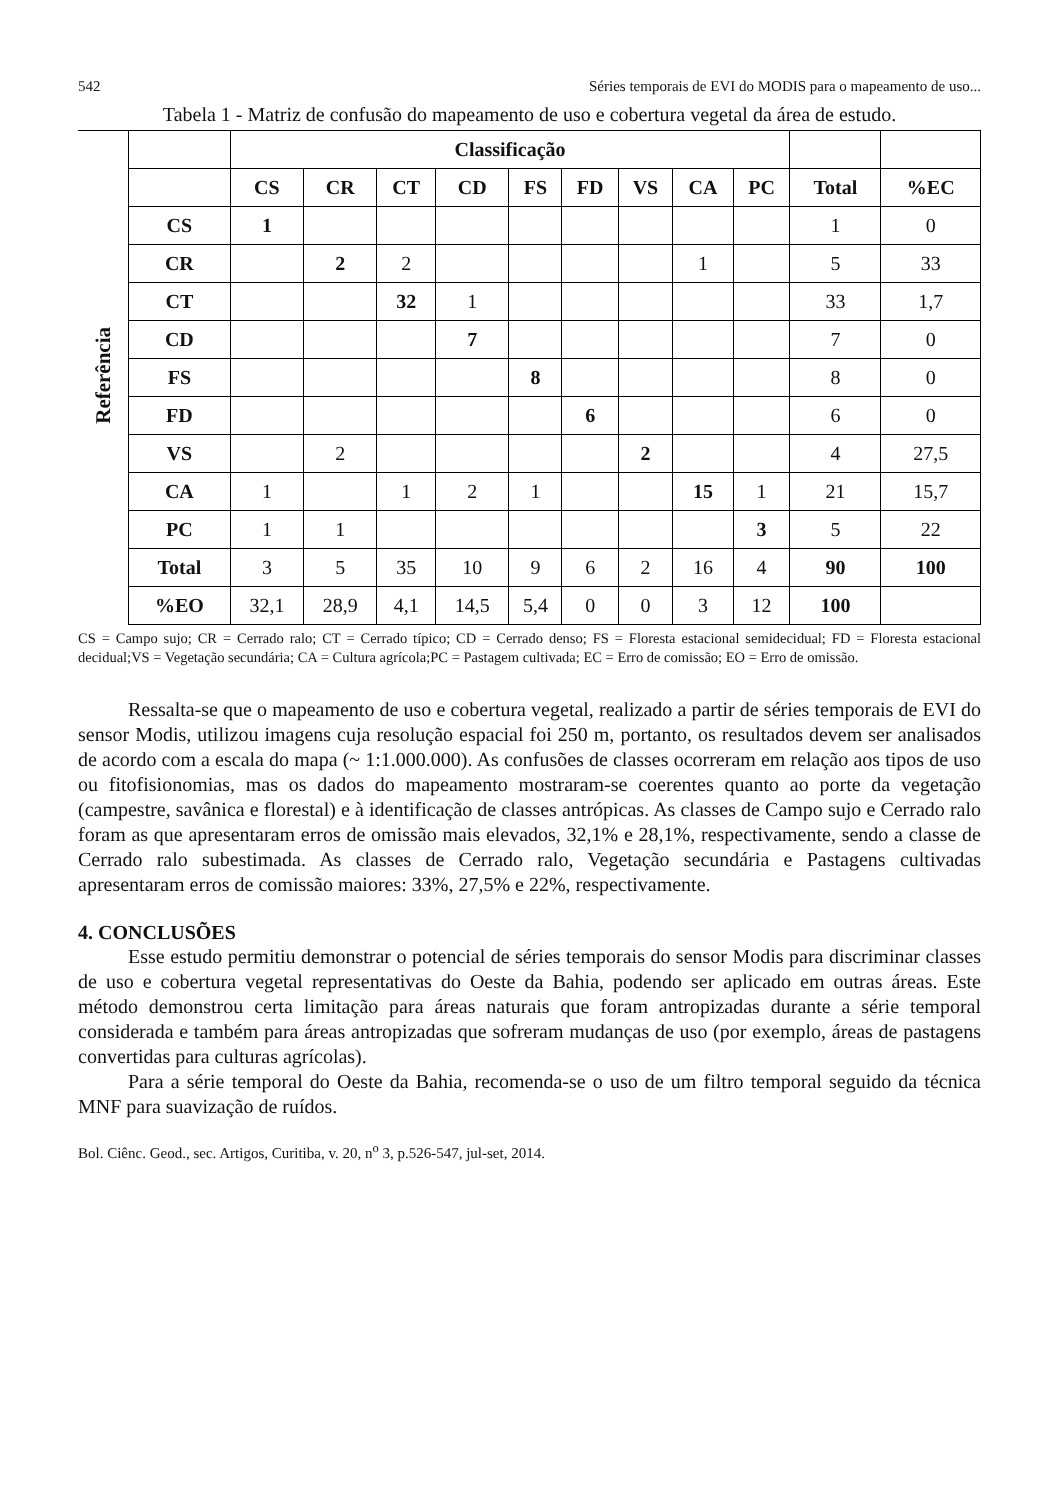542 Séries temporais de EVI do MODIS para o mapeamento de uso...
Tabela 1 - Matriz de confusão do mapeamento de uso e cobertura vegetal da área de estudo.
| Referência | | Classificação | | | | | | | | | | |
| | | CS | CR | CT | CD | FS | FD | VS | CA | PC | Total | %EC |
| | CS | 1 | | | | | | | | | 1 | 0 |
| | CR | | 2 | 2 | | | | | 1 | | 5 | 33 |
| | CT | | | 32 | 1 | | | | | | 33 | 1,7 |
| | CD | | | | 7 | | | | | | 7 | 0 |
| | FS | | | | | 8 | | | | | 8 | 0 |
| | FD | | | | | | 6 | | | | 6 | 0 |
| | VS | | 2 | | | | | 2 | | | 4 | 27,5 |
| | CA | 1 | | 1 | 2 | 1 | | | 15 | 1 | 21 | 15,7 |
| | PC | 1 | 1 | | | | | | | 3 | 5 | 22 |
| | Total | 3 | 5 | 35 | 10 | 9 | 6 | 2 | 16 | 4 | 90 | 100 |
| | %EO | 32,1 | 28,9 | 4,1 | 14,5 | 5,4 | 0 | 0 | 3 | 12 | 100 | |
CS = Campo sujo; CR = Cerrado ralo; CT = Cerrado típico; CD = Cerrado denso; FS = Floresta estacional semidecidual; FD = Floresta estacional decidual;VS = Vegetação secundária; CA = Cultura agrícola;PC = Pastagem cultivada; EC = Erro de comissão; EO = Erro de omissão.
Ressalta-se que o mapeamento de uso e cobertura vegetal, realizado a partir de séries temporais de EVI do sensor Modis, utilizou imagens cuja resolução espacial foi 250 m, portanto, os resultados devem ser analisados de acordo com a escala do mapa (~ 1:1.000.000). As confusões de classes ocorreram em relação aos tipos de uso ou fitofisionomias, mas os dados do mapeamento mostraram-se coerentes quanto ao porte da vegetação (campestre, savânica e florestal) e à identificação de classes antrópicas. As classes de Campo sujo e Cerrado ralo foram as que apresentaram erros de omissão mais elevados, 32,1% e 28,1%, respectivamente, sendo a classe de Cerrado ralo subestimada. As classes de Cerrado ralo, Vegetação secundária e Pastagens cultivadas apresentaram erros de comissão maiores: 33%, 27,5% e 22%, respectivamente.
4. CONCLUSÕES
Esse estudo permitiu demonstrar o potencial de séries temporais do sensor Modis para discriminar classes de uso e cobertura vegetal representativas do Oeste da Bahia, podendo ser aplicado em outras áreas. Este método demonstrou certa limitação para áreas naturais que foram antropizadas durante a série temporal considerada e também para áreas antropizadas que sofreram mudanças de uso (por exemplo, áreas de pastagens convertidas para culturas agrícolas).
Para a série temporal do Oeste da Bahia, recomenda-se o uso de um filtro temporal seguido da técnica MNF para suavização de ruídos.
Bol. Ciênc. Geod., sec. Artigos, Curitiba, v. 20, n<sup>o</sup> 3, p.526-547, jul-set, 2014.